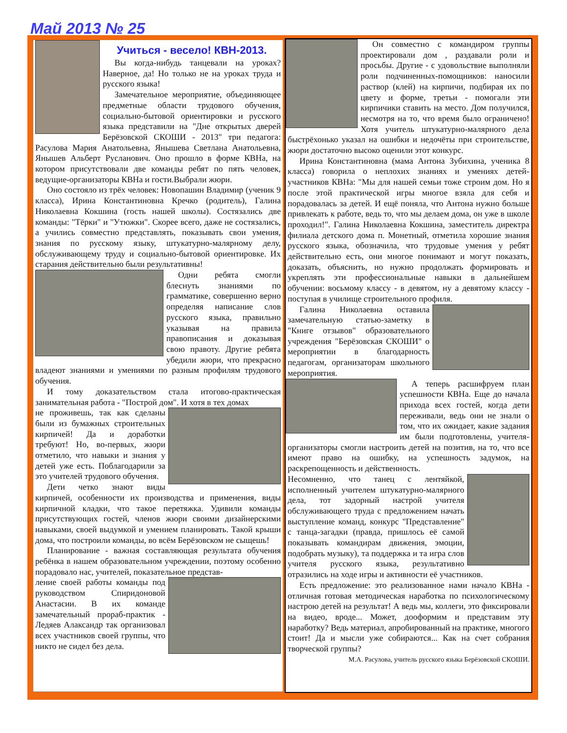Май 2013 № 25
Учиться - весело! КВН-2013.
Вы когда-нибудь танцевали на уроках? Наверное, да! Но только не на уроках труда и русского языка!
Замечательное мероприятие, объединяющее предметные области трудового обучения, социально-бытовой ориентировки и русского языка представили на "Дне открытых дверей Берёзовской СКОШИ - 2013" три педагога: Расулова Мария Анатольевна, Янышева Светлана Анатольевна, Янышев Альберт Русланович. Оно прошло в форме КВНа, на котором присутствовали две команды ребят по пять человек, ведущие-организаторы КВНа и гости.Выбрали жюри.
Оно состояло из трёх человек: Новопашин Владимир (ученик 9 класса), Ирина Константиновна Кречко (родитель), Галина Николаевна Кокшина (гость нашей школы). Состязались две команды: "Тёрки" и "Утюжки". Скорее всего, даже не состязались, а учились совместно представлять, показывать свои умения, знания по русскому языку, штукатурно-малярному делу, обслуживающему труду и социально-бытовой ориентировке. Их старания действительно были результативны!
Одни ребята смогли блеснуть знаниями по грамматике, совершенно верно определяя написание слов русского языка, правильно указывая на правила правописания и доказывая свою правоту. Другие ребята убедили жюри, что прекрасно владеют знаниями и умениями по разным профилям трудового обучения.
И тому доказательством стала итогово-практическая занимательная работа - "Построй дом". И хотя в тех домах
не проживешь, так как сделаны были из бумажных строительных кирпичей! Да и доработки требуют! Но, во-первых, жюри отметило, что навыки и знания у детей уже есть. Поблагодарили за это учителей трудового обучения.
Дети четко знают виды кирпичей, особенности их производства и применения, виды кирпичной кладки, что такое перетяжка. Удивили команды присутствующих гостей, членов жюри своими дизайнерскими навыками, своей выдумкой и умением планировать. Такой крыши дома, что построили команды, во всём Берёзовском не сыщешь!
Планирование - важная составляющая результата обучения ребёнка в нашем образовательном учреждении, поэтому особенно порадовало нас, учителей, показательное представ-
ление своей работы команды под руководством Спиридоновой Анастасии. В их команде замечательный прораб-практик - Ледяев Алаксандр так организовал всех участников своей группы, что никто не сидел без дела.
Он совместно с командиром группы проектировали дом , раздавали роли и просьбы. Другие - с удовольствие выполняли роли подчиненных-помощников: наносили раствор (клей) на кирпичи, подбирая их по цвету и форме, третьи - помогали эти кирпичики ставить на место. Дом получился, несмотря на то, что время было ограничено! Хотя учитель штукатурно-малярного дела быстрёхонько указал на ошибки и недочёты при строительстве, жюри достаточно высоко оценили этот конкурс.
Ирина Константиновна (мама Антона Зубихина, ученика 8 класса) говорила о неплохих знаниях и умениях детей-участников КВНа: "Мы для нашей семьи тоже строим дом. Но я после этой практической игры многое взяла для себя и порадовалась за детей. И ещё поняла, что Антона нужно больше привлекать к работе, ведь то, что мы делаем дома, он уже в школе проходил!". Галина Николаевна Кокшина, заместитель директра филиала детского дома п. Монетный, отметила хорошие знания русского языка, обозначила, что трудовые умения у ребят действительно есть, они многое понимают и могут показать, доказать, объяснить, но нужно продолжать формировать и укреплять эти профессиональные навыки в дальнейшем обучении: восьмому классу - в девятом, ну а девятому классу - поступая в училище строительного профиля.
Галина Николаевна оставила замечательную статью-заметку в "Книге отзывов" образовательного учреждения "Берёзовская СКОШИ" о мероприятии в благодарность педагогам, организаторам школьного мероприятия.
А теперь расшифруем план успешности КВНа. Еще до начала прихода всех гостей, когда дети переживали, ведь они не знали о том, что их ожидает, какие задания им были подготовлены, учителя-организаторы смогли настроить детей на позитив, на то, что все имеют право на ошибку, на успешность задумок, на раскрепощенность и действенность.
Несомненно, что танец с лентяйкой, исполненный учителем штукатурно-малярного дела, тот задорный настрой учителя обслуживающего труда с предложением начать выступление команд, конкурс "Представление" с танца-загадки (правда, пришлось её самой показывать командирам движения, эмоции, подобрать музыку), та поддержка и та игра слов учителя русского языка, результативно отразились на ходе игры и активности её участников.
Есть предложение: это реализованное нами начало КВНа - отличная готовая методическая наработка по психологическому настрою детей на результат! А ведь мы, коллеги, это фиксировали на видео, вроде... Может, дооформим и представим эту наработку? Ведь материал, апробированный на практике, многого стоит! Да и мысли уже собираются... Как на счет собрания творческой группы?
М.А. Расулова, учитель русского языка Берёзовской СКОШИ.